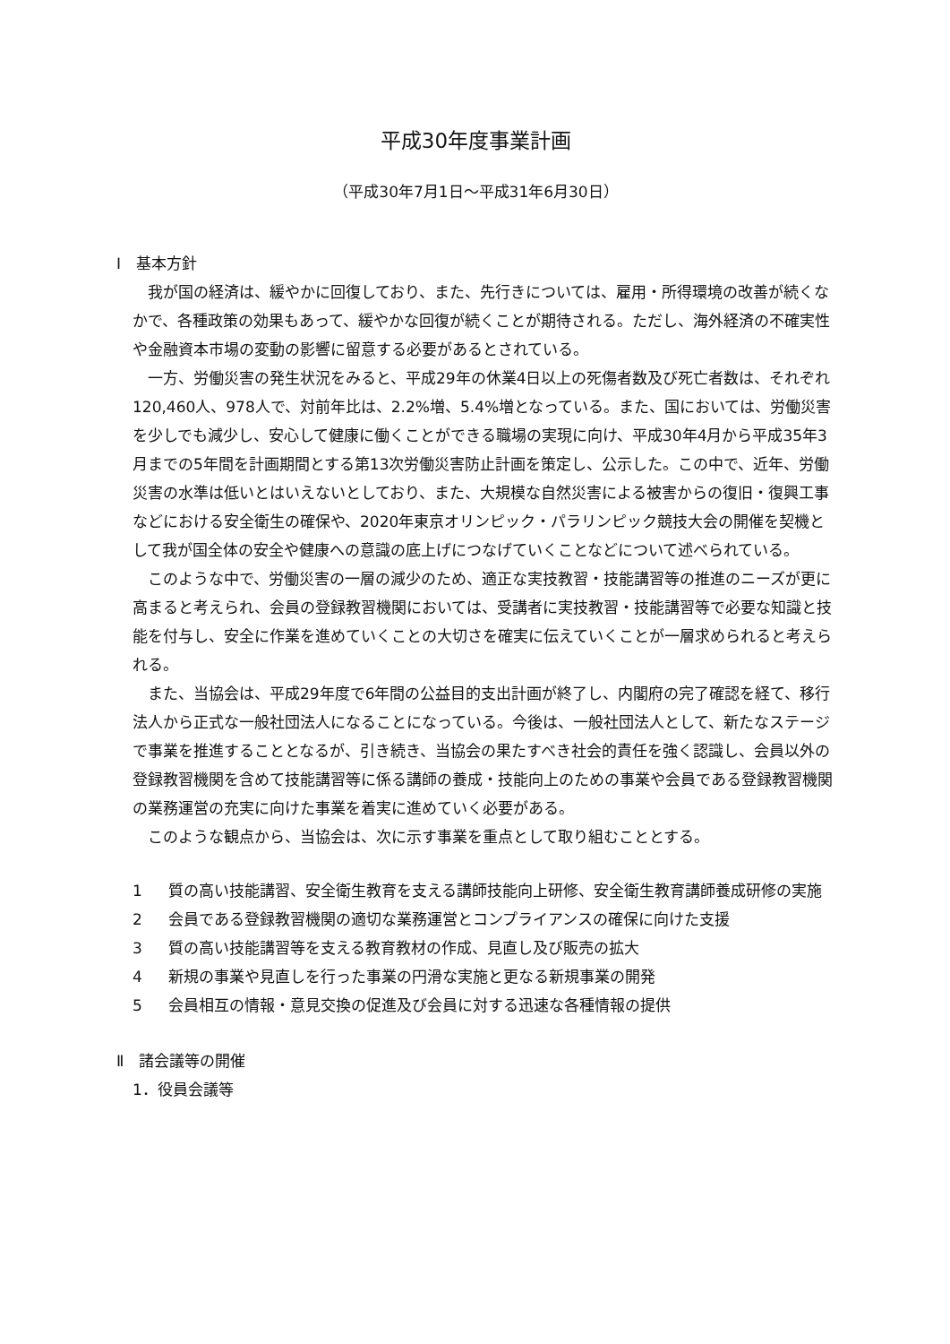平成30年度事業計画
（平成30年7月1日～平成31年6月30日）
Ⅰ　基本方針
我が国の経済は、緩やかに回復しており、また、先行きについては、雇用・所得環境の改善が続くなかで、各種政策の効果もあって、緩やかな回復が続くことが期待される。ただし、海外経済の不確実性や金融資本市場の変動の影響に留意する必要があるとされている。
一方、労働災害の発生状況をみると、平成29年の休業4日以上の死傷者数及び死亡者数は、それぞれ120,460人、978人で、対前年比は、2.2%増、5.4%増となっている。また、国においては、労働災害を少しでも減少し、安心して健康に働くことができる職場の実現に向け、平成30年4月から平成35年3月までの5年間を計画期間とする第13次労働災害防止計画を策定し、公示した。この中で、近年、労働災害の水準は低いとはいえないとしており、また、大規模な自然災害による被害からの復旧・復興工事などにおける安全衛生の確保や、2020年東京オリンピック・パラリンピック競技大会の開催を契機として我が国全体の安全や健康への意識の底上げにつなげていくことなどについて述べられている。
このような中で、労働災害の一層の減少のため、適正な実技教習・技能講習等の推進のニーズが更に高まると考えられ、会員の登録教習機関においては、受講者に実技教習・技能講習等で必要な知識と技能を付与し、安全に作業を進めていくことの大切さを確実に伝えていくことが一層求められると考えられる。
また、当協会は、平成29年度で6年間の公益目的支出計画が終了し、内閣府の完了確認を経て、移行法人から正式な一般社団法人になることになっている。今後は、一般社団法人として、新たなステージで事業を推進することとなるが、引き続き、当協会の果たすべき社会的責任を強く認識し、会員以外の登録教習機関を含めて技能講習等に係る講師の養成・技能向上のための事業や会員である登録教習機関の業務運営の充実に向けた事業を着実に進めていく必要がある。
このような観点から、当協会は、次に示す事業を重点として取り組むこととする。
1 質の高い技能講習、安全衛生教育を支える講師技能向上研修、安全衛生教育講師養成研修の実施
2 会員である登録教習機関の適切な業務運営とコンプライアンスの確保に向けた支援
3 質の高い技能講習等を支える教育教材の作成、見直し及び販売の拡大
4 新規の事業や見直しを行った事業の円滑な実施と更なる新規事業の開発
5 会員相互の情報・意見交換の促進及び会員に対する迅速な各種情報の提供
Ⅱ　諸会議等の開催
1．役員会議等